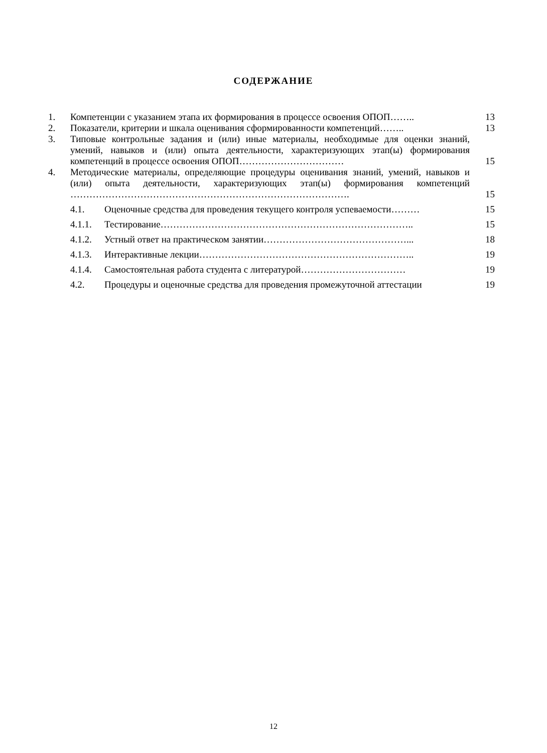СОДЕРЖАНИЕ
1. Компетенции с указанием этапа их формирования в процессе освоения ОПОП…….. 13
2. Показатели, критерии и шкала оценивания сформированности компетенций…….. 13
3. Типовые контрольные задания и (или) иные материалы, необходимые для оценки знаний, умений, навыков и (или) опыта деятельности, характеризующих этап(ы) формирования компетенций в процессе освоения ОПОП…………………………… 15
4. Методические материалы, определяющие процедуры оценивания знаний, умений, навыков и (или) опыта деятельности, характеризующих этап(ы) формирования компетенций ……………………………………………………………………………. 15
4.1. Оценочные средства для проведения текущего контроля успеваемости……… 15
4.1.1. Тестирование…………………………………………………………………….. 15
4.1.2. Устный ответ на практическом занятии………………………………………... 18
4.1.3. Интерактивные лекции………………………………………………………….. 19
4.1.4. Самостоятельная работа студента с литературой…………………………… 19
4.2. Процедуры и оценочные средства для проведения промежуточной аттестации 19
12